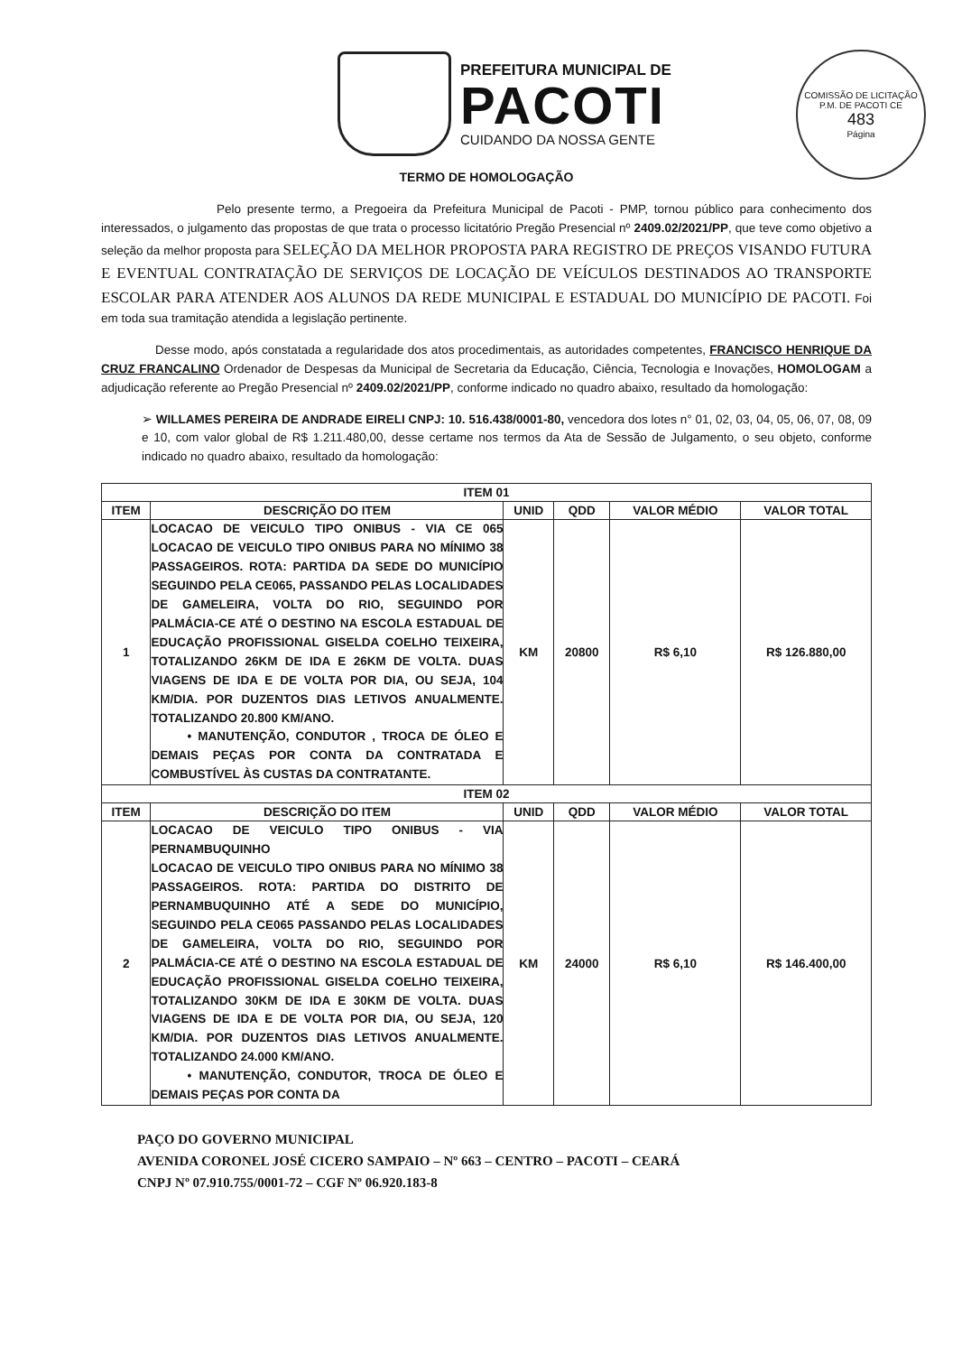PREFEITURA MUNICIPAL DE
PACOTI
CUIDANDO DA NOSSA GENTE
COMISSÃO DE LICITAÇÃO P.M. DE PACOTI CE
483
Página
TERMO DE HOMOLOGAÇÃO
Pelo presente termo, a Pregoeira da Prefeitura Municipal de Pacoti - PMP, tornou público para conhecimento dos interessados, o julgamento das propostas de que trata o processo licitatório Pregão Presencial nº 2409.02/2021/PP, que teve como objetivo a seleção da melhor proposta para SELEÇÃO DA MELHOR PROPOSTA PARA REGISTRO DE PREÇOS VISANDO FUTURA E EVENTUAL CONTRATAÇÃO DE SERVIÇOS DE LOCAÇÃO DE VEÍCULOS DESTINADOS AO TRANSPORTE ESCOLAR PARA ATENDER AOS ALUNOS DA REDE MUNICIPAL E ESTADUAL DO MUNICÍPIO DE PACOTI. Foi em toda sua tramitação atendida a legislação pertinente.
Desse modo, após constatada a regularidade dos atos procedimentais, as autoridades competentes, FRANCISCO HENRIQUE DA CRUZ FRANCALINO Ordenador de Despesas da Municipal de Secretaria da Educação, Ciência, Tecnologia e Inovações, HOMOLOGAM a adjudicação referente ao Pregão Presencial nº 2409.02/2021/PP, conforme indicado no quadro abaixo, resultado da homologação:
➢ WILLAMES PEREIRA DE ANDRADE EIRELI CNPJ: 10. 516.438/0001-80, vencedora dos lotes n° 01, 02, 03, 04, 05, 06, 07, 08, 09 e 10, com valor global de R$ 1.211.480,00, desse certame nos termos da Ata de Sessão de Julgamento, o seu objeto, conforme indicado no quadro abaixo, resultado da homologação:
| ITEM 01 | | | | | |
| --- | --- | --- | --- | --- | --- |
| ITEM | DESCRIÇÃO DO ITEM | UNID | QDD | VALOR MÉDIO | VALOR TOTAL |
| 1 | LOCACAO DE VEICULO TIPO ONIBUS - VIA CE 065 LOCACAO DE VEICULO TIPO ONIBUS PARA NO MÍNIMO 38 PASSAGEIROS. ROTA: PARTIDA DA SEDE DO MUNICÍPIO SEGUINDO PELA CE065, PASSANDO PELAS LOCALIDADES DE GAMELEIRA, VOLTA DO RIO, SEGUINDO POR PALMÁCIA-CE ATÉ O DESTINO NA ESCOLA ESTADUAL DE EDUCAÇÃO PROFISSIONAL GISELDA COELHO TEIXEIRA, TOTALIZANDO 26KM DE IDA E 26KM DE VOLTA. DUAS VIAGENS DE IDA E DE VOLTA POR DIA, OU SEJA, 104 KM/DIA. POR DUZENTOS DIAS LETIVOS ANUALMENTE. TOTALIZANDO 20.800 KM/ANO. • MANUTENÇÃO, CONDUTOR , TROCA DE ÓLEO E DEMAIS PEÇAS POR CONTA DA CONTRATADA E COMBUSTÍVEL ÀS CUSTAS DA CONTRATANTE. | KM | 20800 | R$ 6,10 | R$ 126.880,00 |
| ITEM 02 | | | | | |
| ITEM | DESCRIÇÃO DO ITEM | UNID | QDD | VALOR MÉDIO | VALOR TOTAL |
| 2 | LOCACAO DE VEICULO TIPO ONIBUS - VIA PERNAMBUQUINHO LOCACAO DE VEICULO TIPO ONIBUS PARA NO MÍNIMO 38 PASSAGEIROS. ROTA: PARTIDA DO DISTRITO DE PERNAMBUQUINHO ATÉ A SEDE DO MUNICÍPIO, SEGUINDO PELA CE065 PASSANDO PELAS LOCALIDADES DE GAMELEIRA, VOLTA DO RIO, SEGUINDO POR PALMÁCIA-CE ATÉ O DESTINO NA ESCOLA ESTADUAL DE EDUCAÇÃO PROFISSIONAL GISELDA COELHO TEIXEIRA, TOTALIZANDO 30KM DE IDA E 30KM DE VOLTA. DUAS VIAGENS DE IDA E DE VOLTA POR DIA, OU SEJA, 120 KM/DIA. POR DUZENTOS DIAS LETIVOS ANUALMENTE. TOTALIZANDO 24.000 KM/ANO. • MANUTENÇÃO, CONDUTOR, TROCA DE ÓLEO E DEMAIS PEÇAS POR CONTA DA | KM | 24000 | R$ 6,10 | R$ 146.400,00 |
PAÇO DO GOVERNO MUNICIPAL
AVENIDA CORONEL JOSÉ CICERO SAMPAIO – Nº 663 – CENTRO – PACOTI – CEARÁ
CNPJ Nº 07.910.755/0001-72 – CGF Nº 06.920.183-8